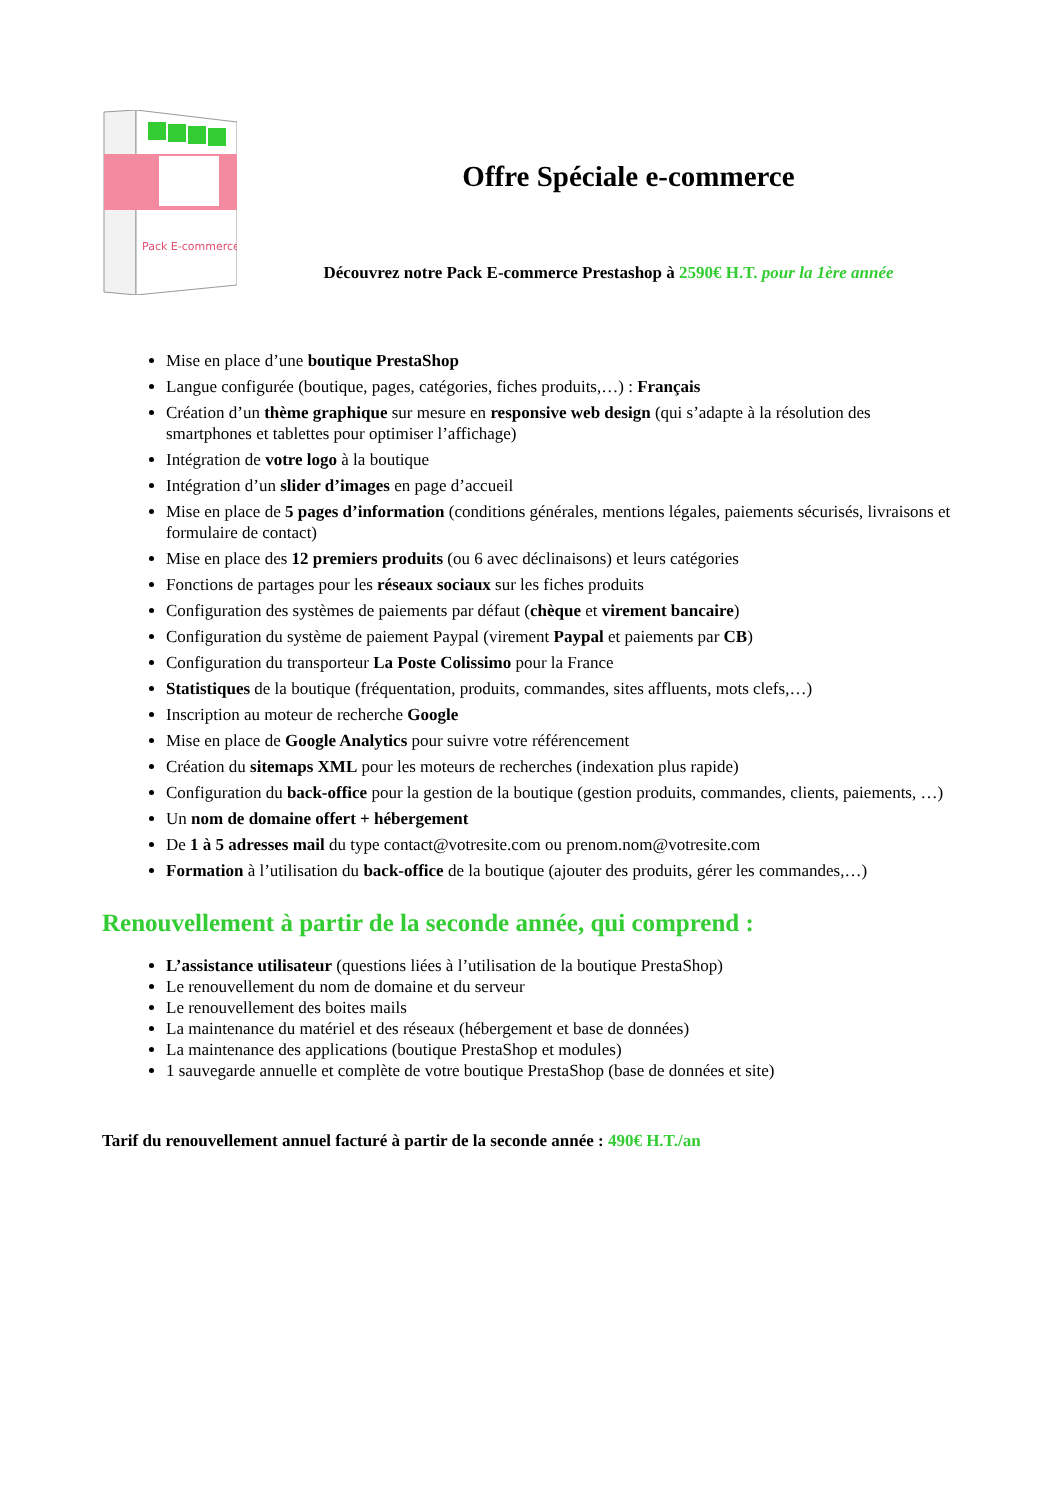Pack E-commerce
Offre Spéciale e-commerce
Découvrez notre Pack E-commerce Prestashop à 2590€ H.T. pour la 1ère année
Mise en place d’une boutique PrestaShop
Langue configurée (boutique, pages, catégories, fiches produits,…) : Français
Création d’un thème graphique sur mesure en responsive web design (qui s’adapte à la résolution des smartphones et tablettes pour optimiser l’affichage)
Intégration de votre logo à la boutique
Intégration d’un slider d’images en page d’accueil
Mise en place de 5 pages d’information (conditions générales, mentions légales, paiements sécurisés, livraisons et formulaire de contact)
Mise en place des 12 premiers produits (ou 6 avec déclinaisons) et leurs catégories
Fonctions de partages pour les réseaux sociaux sur les fiches produits
Configuration des systèmes de paiements par défaut (chèque et virement bancaire)
Configuration du système de paiement Paypal (virement Paypal et paiements par CB)
Configuration du transporteur La Poste Colissimo pour la France
Statistiques de la boutique (fréquentation, produits, commandes, sites affluents, mots clefs,…)
Inscription au moteur de recherche Google
Mise en place de Google Analytics pour suivre votre référencement
Création du sitemaps XML pour les moteurs de recherches (indexation plus rapide)
Configuration du back-office pour la gestion de la boutique (gestion produits, commandes, clients, paiements, …)
Un nom de domaine offert + hébergement
De 1 à 5 adresses mail du type contact@votresite.com ou prenom.nom@votresite.com
Formation à l’utilisation du back-office de la boutique (ajouter des produits, gérer les commandes,…)
Renouvellement à partir de la seconde année, qui comprend :
L’assistance utilisateur (questions liées à l’utilisation de la boutique PrestaShop)
Le renouvellement du nom de domaine et du serveur
Le renouvellement des boites mails
La maintenance du matériel et des réseaux (hébergement et base de données)
La maintenance des applications (boutique PrestaShop et modules)
1 sauvegarde annuelle et complète de votre boutique PrestaShop (base de données et site)
Tarif du renouvellement annuel facturé à partir de la seconde année : 490€ H.T./an